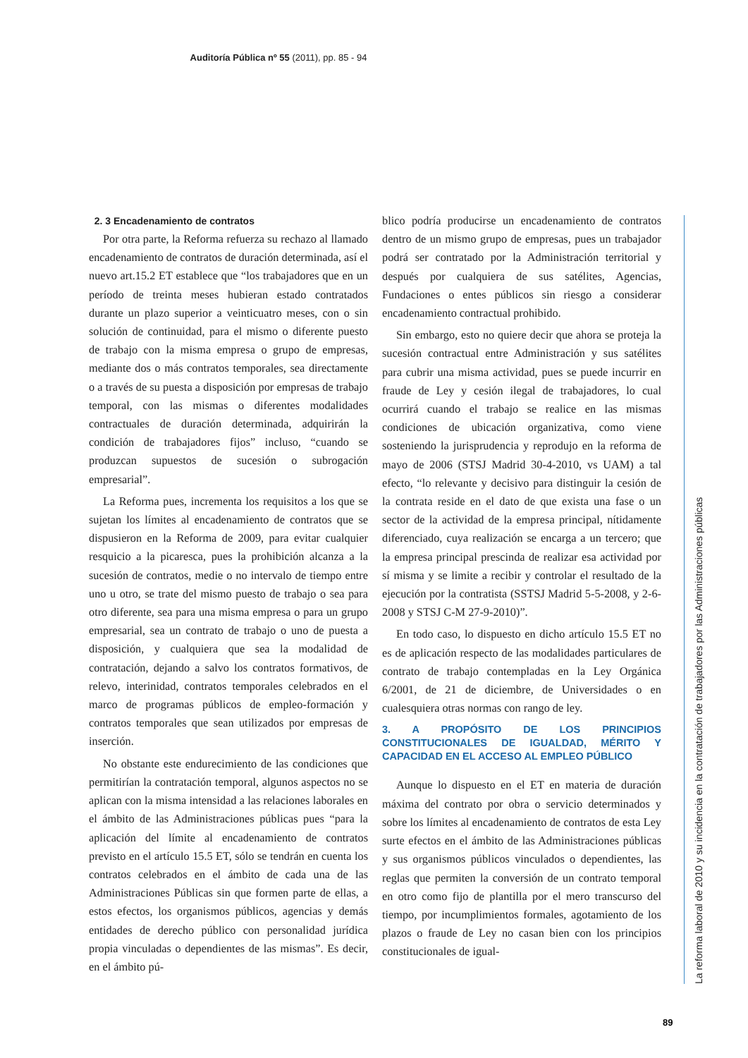Auditoría Pública nº 55 (2011), pp. 85 - 94
2. 3 Encadenamiento de contratos
Por otra parte, la Reforma refuerza su rechazo al llamado encadenamiento de contratos de duración determinada, así el nuevo art.15.2 ET establece que “los trabajadores que en un período de treinta meses hubieran estado contratados durante un plazo superior a veinticuatro meses, con o sin solución de continuidad, para el mismo o diferente puesto de trabajo con la misma empresa o grupo de empresas, mediante dos o más contratos temporales, sea directamente o a través de su puesta a disposición por empresas de trabajo temporal, con las mismas o diferentes modalidades contractuales de duración determinada, adquirirán la condición de trabajadores fijos” incluso, “cuando se produzcan supuestos de sucesión o subrogación empresarial”.
La Reforma pues, incrementa los requisitos a los que se sujetan los límites al encadenamiento de contratos que se dispusieron en la Reforma de 2009, para evitar cualquier resquicio a la picaresca, pues la prohibición alcanza a la sucesión de contratos, medie o no intervalo de tiempo entre uno u otro, se trate del mismo puesto de trabajo o sea para otro diferente, sea para una misma empresa o para un grupo empresarial, sea un contrato de trabajo o uno de puesta a disposición, y cualquiera que sea la modalidad de contratación, dejando a salvo los contratos formativos, de relevo, interinidad, contratos temporales celebrados en el marco de programas públicos de empleo-formación y contratos temporales que sean utilizados por empresas de inserción.
No obstante este endurecimiento de las condiciones que permitirían la contratación temporal, algunos aspectos no se aplican con la misma intensidad a las relaciones laborales en el ámbito de las Administraciones públicas pues “para la aplicación del límite al encadenamiento de contratos previsto en el artículo 15.5 ET, sólo se tendrán en cuenta los contratos celebrados en el ámbito de cada una de las Administraciones Públicas sin que formen parte de ellas, a estos efectos, los organismos públicos, agencias y demás entidades de derecho público con personalidad jurídica propia vinculadas o dependientes de las mismas”. Es decir, en el ámbito pú-
blico podría producirse un encadenamiento de contratos dentro de un mismo grupo de empresas, pues un trabajador podrá ser contratado por la Administración territorial y después por cualquiera de sus satélites, Agencias, Fundaciones o entes públicos sin riesgo a considerar encadenamiento contractual prohibido.
Sin embargo, esto no quiere decir que ahora se proteja la sucesión contractual entre Administración y sus satélites para cubrir una misma actividad, pues se puede incurrir en fraude de Ley y cesión ilegal de trabajadores, lo cual ocurrirá cuando el trabajo se realice en las mismas condiciones de ubicación organizativa, como viene sosteniendo la jurisprudencia y reprodujo en la reforma de mayo de 2006 (STSJ Madrid 30-4-2010, vs UAM) a tal efecto, “lo relevante y decisivo para distinguir la cesión de la contrata reside en el dato de que exista una fase o un sector de la actividad de la empresa principal, nítidamente diferenciado, cuya realización se encarga a un tercero; que la empresa principal prescinda de realizar esa actividad por sí misma y se limite a recibir y controlar el resultado de la ejecución por la contratista (SSTSJ Madrid 5-5-2008, y 2-6- 2008 y STSJ C-M 27-9-2010)”.
En todo caso, lo dispuesto en dicho artículo 15.5 ET no es de aplicación respecto de las modalidades particulares de contrato de trabajo contempladas en la Ley Orgánica 6/2001, de 21 de diciembre, de Universidades o en cualesquiera otras normas con rango de ley.
3. A PROPÓSITO DE LOS PRINCIPIOS CONSTITUCIONALES DE IGUALDAD, MÉRITO Y CAPACIDAD EN EL ACCESO AL EMPLEO PÚBLICO
Aunque lo dispuesto en el ET en materia de duración máxima del contrato por obra o servicio determinados y sobre los límites al encadenamiento de contratos de esta Ley surte efectos en el ámbito de las Administraciones públicas y sus organismos públicos vinculados o dependientes, las reglas que permiten la conversión de un contrato temporal en otro como fijo de plantilla por el mero transcurso del tiempo, por incumplimientos formales, agotamiento de los plazos o fraude de Ley no casan bien con los principios constitucionales de igual-
La reforma laboral de 2010 y su incidencia en la contratación de trabajadores por las Administraciones públicas
89